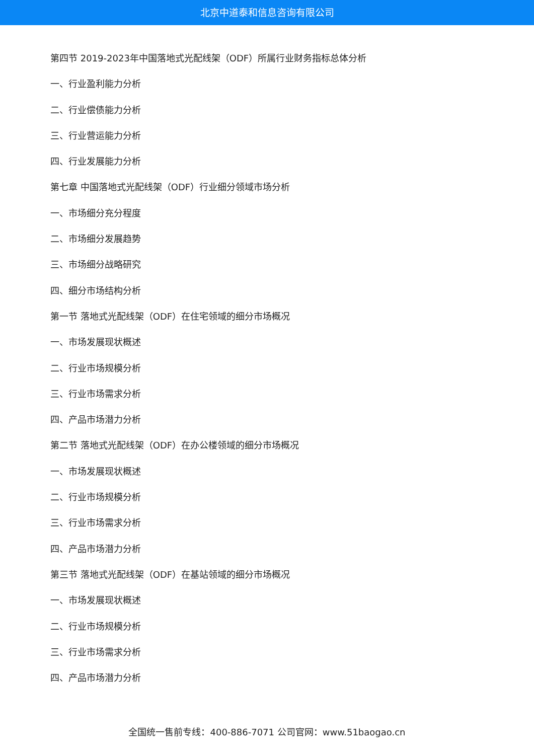北京中道泰和信息咨询有限公司
第四节 2019-2023年中国落地式光配线架（ODF）所属行业财务指标总体分析
一、行业盈利能力分析
二、行业偿债能力分析
三、行业营运能力分析
四、行业发展能力分析
第七章 中国落地式光配线架（ODF）行业细分领域市场分析
一、市场细分充分程度
二、市场细分发展趋势
三、市场细分战略研究
四、细分市场结构分析
第一节 落地式光配线架（ODF）在住宅领域的细分市场概况
一、市场发展现状概述
二、行业市场规模分析
三、行业市场需求分析
四、产品市场潜力分析
第二节 落地式光配线架（ODF）在办公楼领域的细分市场概况
一、市场发展现状概述
二、行业市场规模分析
三、行业市场需求分析
四、产品市场潜力分析
第三节 落地式光配线架（ODF）在基站领域的细分市场概况
一、市场发展现状概述
二、行业市场规模分析
三、行业市场需求分析
四、产品市场潜力分析
全国统一售前专线：400-886-7071 公司官网：www.51baogao.cn